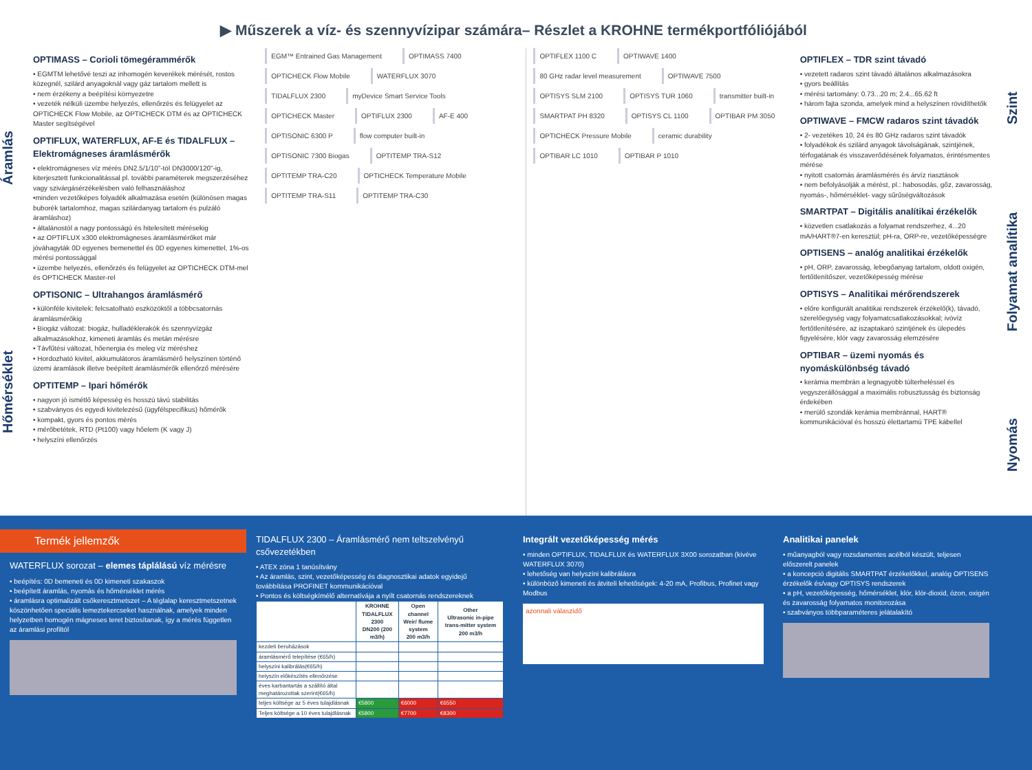▶ Műszerek a víz- és szennyvízipar számára– Részlet a KROHNE termékportfóliójából
Hőmérséklet Áramlás
OPTIMASS – Corioli tömegérammérők
• EGMTM lehetővé teszi az inhomogén keverékek mérését, rostos közegnél, szilárd anyagoknál vagy gáz tartalom mellett is
• nem érzékeny a beépítési környezetre
• vezeték nélküli üzembe helyezés, ellenőrzés és felügyelet az OPTICHECK Flow Mobile, az OPTICHECK DTM és az OPTICHECK Master segítségével
OPTIFLUX, WATERFLUX, AF-E és TIDALFLUX – Elektromágneses áramlásmérők
• elektromágneses víz mérés DN2.5/1/10”-tól DN3000/120”-ig, kiterjesztett funkcionalitással pl. további paraméterek megszerzéséhez vagy szivárgásérzékelésben való felhasználáshoz
•minden vezetőképes folyadék alkalmazása esetén (különösen magas buborék tartalomhoz, magas szilárdanyag tartalom és pulzáló áramláshoz)
• általánostól a nagy pontosságú és hitelesített mérésekig
• az OPTIFLUX x300 elektromágneses áramlásmérőket már jóváhagyták 0D egyenes bemenettel és 0D egyenes kimenettel, 1%-os mérési pontossággal
• üzembe helyezés, ellenőrzés és felügyelet az OPTICHECK DTM-mel és OPTICHECK Master-rel
OPTISONIC – Ultrahangos áramlásmérő
• különféle kivitelek: felcsatolható eszközöktől a többcsatornás áramlásmérőkig
• Biogáz változat: biogáz, hulladéklerakók és szennyvízgáz alkalmazásokhoz, kimeneti áramlás és metán mérésre
• Távfűtési változat, hőenergia és meleg víz méréshez
• Hordozható kivitel, akkumulátoros áramlásmérő helyszínen történő üzemi áramlások illetve beépített áramlásmérők ellenőrző mérésére
OPTITEMP – Ipari hőmérők
• nagyon jó ismétlő képesség és hosszú távú stabilitás
• szabványos és egyedi kivitelezésű (ügyfélspecifikus) hőmérők
• kompakt, gyors és pontos mérés
• mérőbetétek, RTD (Pt100) vagy hőelem (K vagy J)
• helyszíni ellenőrzés
EGM™ Entrained Gas Management OPTIMASS 7400 OPTICHECK Flow Mobile WATERFLUX 3070 TIDALFLUX 2300 myDevice Smart Service Tools OPTICHECK Master OPTIFLUX 2300 AF-E 400 OPTISONIC 6300 P flow computer built-in OPTISONIC 7300 Biogas OPTITEMP TRA-S12 OPTITEMP TRA-C20 OPTICHECK Temperature Mobile OPTITEMP TRA-S11 OPTITEMP TRA-C30
OPTIFLEX 1100 C OPTIWAVE 1400 80 GHz radar level measurement OPTIWAVE 7500 OPTISYS SLM 2100 OPTISYS TUR 1060 transmitter built-in SMARTPAT PH 8320 OPTISYS CL 1100 OPTIBAR PM 3050 OPTICHECK Pressure Mobile ceramic durability OPTIBAR LC 1010 OPTIBAR P 1010
OPTIFLEX – TDR szint távadó
• vezetett radaros szint távadó általános alkalmazásokra
• gyors beállítás
• mérési tartomány: 0.73...20 m; 2.4...65.62 ft
• három fajta szonda, amelyek mind a helyszínen rövidíthetők
OPTIWAVE – FMCW radaros szint távadók
• 2- vezetékes 10, 24 és 80 GHz radaros szint távadók
• folyadékok és szilárd anyagok távolságának, szintjének, térfogatának és visszaverődésének folyamatos, érintésmentes mérése
• nyitott csatornás áramlásmérés és árvíz riasztások
• nem befolyásolják a mérést, pl.: habosodás, gőz, zavarosság, nyomás-, hőmérséklet- vagy sűrűségváltozások
SMARTPAT – Digitális analítikai érzékelők
• közvetlen csatlakozás a folyamat rendszerhez, 4...20 mA/HART®7-en keresztül; pH-ra, ORP-re, vezetőképességre
OPTISENS – analóg analitikai érzékelők
• pH, ORP, zavarosság, lebegőanyag tartalom, oldott oxigén, fertőtlenítőszer, vezetőképesség mérése
OPTISYS – Analitikai mérőrendszerek
• előre konfigurált analitikai rendszerek érzékelő(k), távadó, szerelőegység vagy folyamatcsatlakozásokkal; ivóvíz fertőtlenítésére, az iszaptakaró szintjének és ülepedés figyelésére, klór vagy zavarosság elemzésére
OPTIBAR – üzemi nyomás és nyomáskülönbség távadó
• kerámia membrán a legnagyobb túlterheléssel és vegyszerállósággal a maximális robusztusság és biztonság érdekében
• merülő szondák kerámia membránnal, HART® kommunikációval és hosszú élettartamú TPE kábellel
Nyomás Folyamat analítika Szint
Termék jellemzők
WATERFLUX sorozat – elemes táplálású víz mérésre
• beépítés: 0D bemeneti és 0D kimeneti szakaszok
• beépített áramlás, nyomás és hőmérséklet mérés
• áramlásra optimalizált csőkeresztmetszet – A téglalap keresztmetszetnek köszönhetően speciális lemeztekercseket használnak, amelyek minden helyzetben homogén mágneses teret biztosítanak, így a mérés független az áramlási profiltól
TIDALFLUX 2300 – Áramlásmérő nem teltszelvényű csővezetékben
• ATEX zóna 1 tanúsítvány
• Az áramlás, szint, vezetőképesség és diagnosztikai adatok egyidejű továbbítása PROFINET kommunikációval
• Pontos és költségkímélő alternatívája a nyílt csatornás rendszereknek
| | KROHNE TIDALFLUX 2300 DN200 (200 m3/h) | Open channel Weir/ flume system 200 m3/h | Other Ultrasonic in-pipe trans-mitter system 200 m3/h |
| --- | --- | --- | --- |
| kezdeti beruházások | | | |
| áramlásmérő telepítése (€65/h) | | | |
| helyszíni kalibrálás(€65/h) | | | |
| helyszín előkészítés ellenőrzése | | | |
| éves karbantartás a szállító által meghatározottak szerint(€65/h) | | | |
| teljes költsége az 5 éves tulajdlásnak | €5800 | €6000 | €6550 |
| Teljes költsége a 10 éves tulajdlásnak | €5800 | €7700 | €8300 |
Integrált vezetőképesség mérés
• minden OPTIFLUX, TIDALFLUX és WATERFLUX 3X00 sorozatban (kivéve WATERFLUX 3070)
• lehetőség van helyszíni kalibrálásra
• különböző kimeneti és átviteli lehetőségek: 4-20 mA, Profibus, Profinet vagy Modbus
azonnali válaszidő
Analitikai panelek
• műanyagból vagy rozsdamentes acélból készült, teljesen előszerelt panelek
• a koncepció digitális SMARTPAT érzékelőkkel, analóg OPTISENS érzékelők és/vagy OPTISYS rendszerek
• a pH, vezetőképesség, hőmérséklet, klór, klór-dioxid, ózon, oxigén és zavarosság folyamatos monitorozása
• szabványos többparaméteres jelátalakító